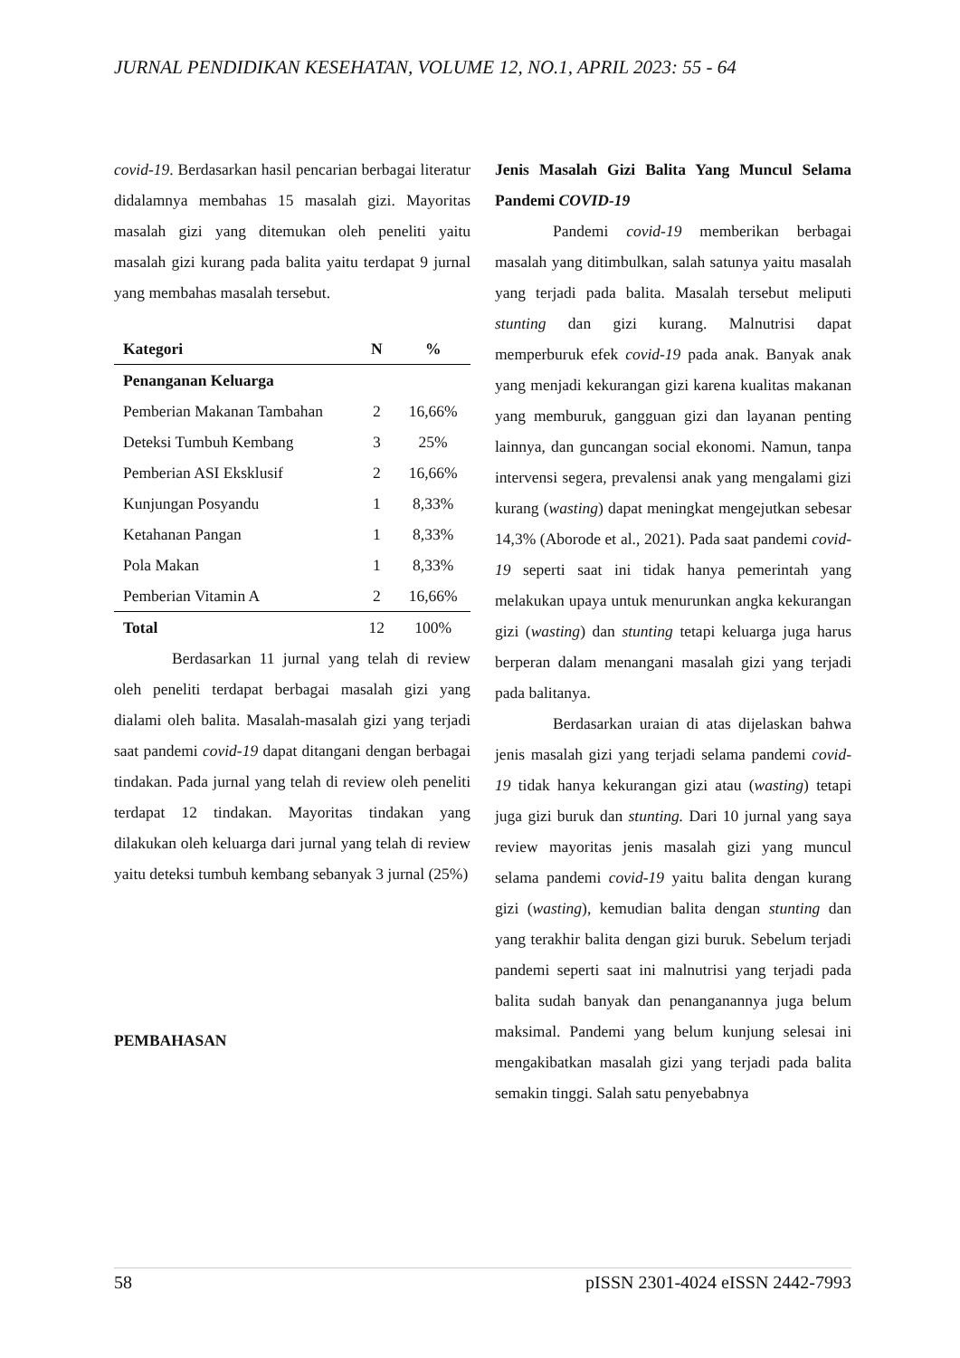JURNAL PENDIDIKAN KESEHATAN, VOLUME 12, NO.1, APRIL 2023: 55 - 64
covid-19. Berdasarkan hasil pencarian berbagai literatur didalamnya membahas 15 masalah gizi. Mayoritas masalah gizi yang ditemukan oleh peneliti yaitu masalah gizi kurang pada balita yaitu terdapat 9 jurnal yang membahas masalah tersebut.
| Kategori | N | % |
| --- | --- | --- |
| Penanganan Keluarga | | |
| Pemberian Makanan Tambahan | 2 | 16,66% |
| Deteksi Tumbuh Kembang | 3 | 25% |
| Pemberian ASI Eksklusif | 2 | 16,66% |
| Kunjungan Posyandu | 1 | 8,33% |
| Ketahanan Pangan | 1 | 8,33% |
| Pola Makan | 1 | 8,33% |
| Pemberian Vitamin A | 2 | 16,66% |
| Total | 12 | 100% |
Berdasarkan 11 jurnal yang telah di review oleh peneliti terdapat berbagai masalah gizi yang dialami oleh balita. Masalah-masalah gizi yang terjadi saat pandemi covid-19 dapat ditangani dengan berbagai tindakan. Pada jurnal yang telah di review oleh peneliti terdapat 12 tindakan. Mayoritas tindakan yang dilakukan oleh keluarga dari jurnal yang telah di review yaitu deteksi tumbuh kembang sebanyak 3 jurnal (25%)
PEMBAHASAN
Jenis Masalah Gizi Balita Yang Muncul Selama Pandemi COVID-19
Pandemi covid-19 memberikan berbagai masalah yang ditimbulkan, salah satunya yaitu masalah yang terjadi pada balita. Masalah tersebut meliputi stunting dan gizi kurang. Malnutrisi dapat memperburuk efek covid-19 pada anak. Banyak anak yang menjadi kekurangan gizi karena kualitas makanan yang memburuk, gangguan gizi dan layanan penting lainnya, dan guncangan social ekonomi. Namun, tanpa intervensi segera, prevalensi anak yang mengalami gizi kurang (wasting) dapat meningkat mengejutkan sebesar 14,3% (Aborode et al., 2021). Pada saat pandemi covid-19 seperti saat ini tidak hanya pemerintah yang melakukan upaya untuk menurunkan angka kekurangan gizi (wasting) dan stunting tetapi keluarga juga harus berperan dalam menangani masalah gizi yang terjadi pada balitanya.
Berdasarkan uraian di atas dijelaskan bahwa jenis masalah gizi yang terjadi selama pandemi covid-19 tidak hanya kekurangan gizi atau (wasting) tetapi juga gizi buruk dan stunting. Dari 10 jurnal yang saya review mayoritas jenis masalah gizi yang muncul selama pandemi covid-19 yaitu balita dengan kurang gizi (wasting), kemudian balita dengan stunting dan yang terakhir balita dengan gizi buruk. Sebelum terjadi pandemi seperti saat ini malnutrisi yang terjadi pada balita sudah banyak dan penanganannya juga belum maksimal. Pandemi yang belum kunjung selesai ini mengakibatkan masalah gizi yang terjadi pada balita semakin tinggi. Salah satu penyebabnya
58 pISSN 2301-4024 eISSN 2442-7993